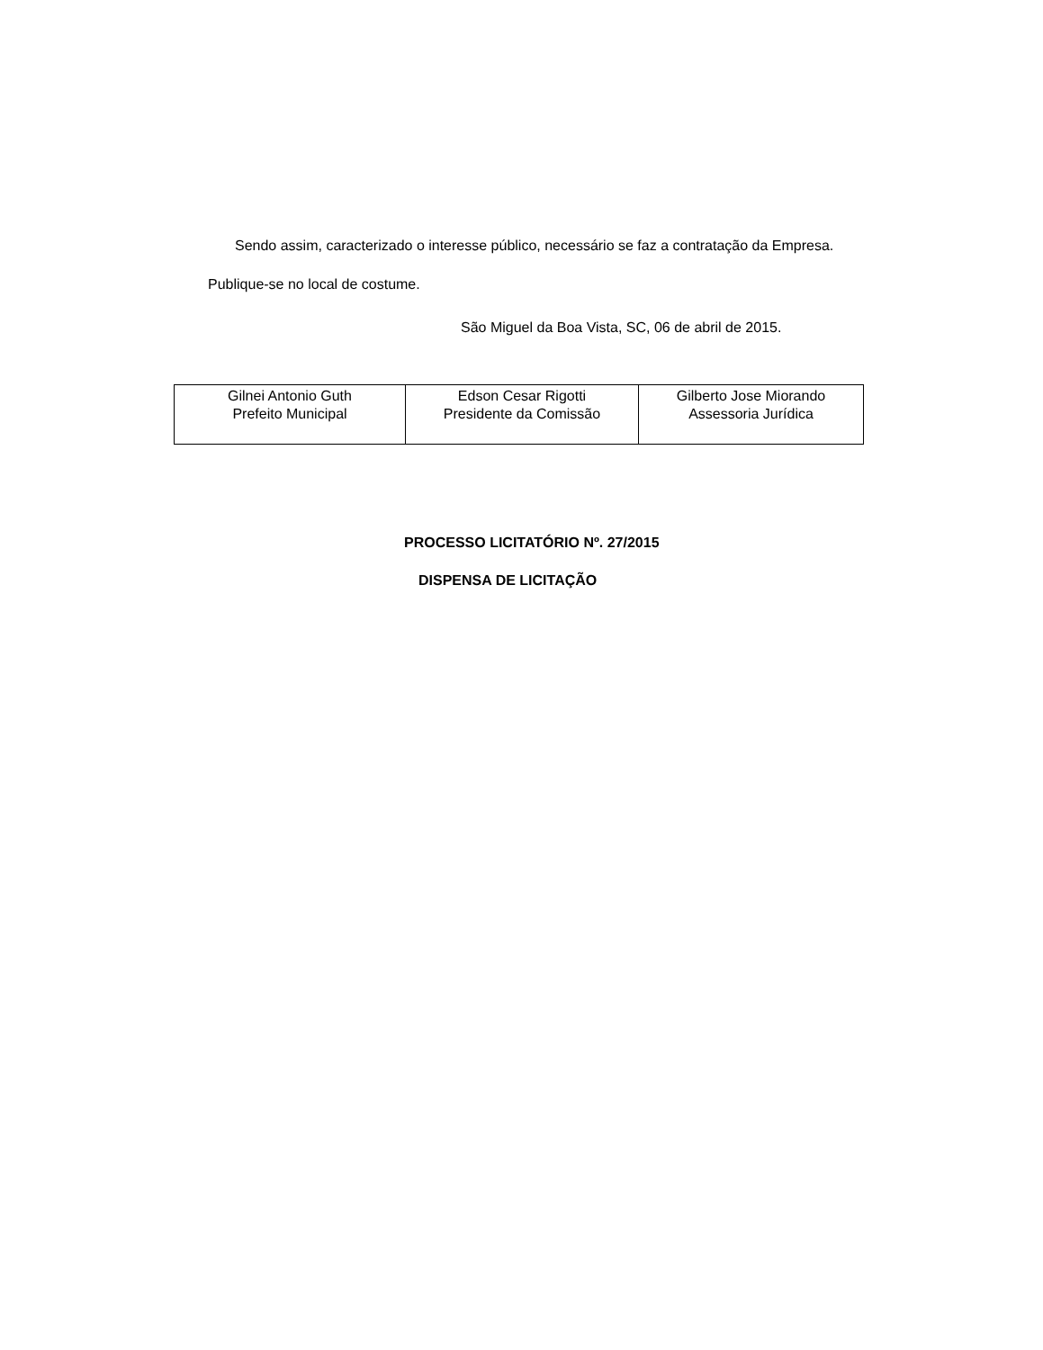Sendo assim, caracterizado o interesse público, necessário se faz a contratação da Empresa.
Publique-se no local de costume.
São Miguel da Boa Vista, SC, 06 de abril de 2015.
| Gilnei Antonio Guth Prefeito Municipal | Edson Cesar Rigotti Presidente da Comissão | Gilberto Jose Miorando Assessoria Jurídica |
PROCESSO LICITATÓRIO Nº. 27/2015
DISPENSA DE LICITAÇÃO